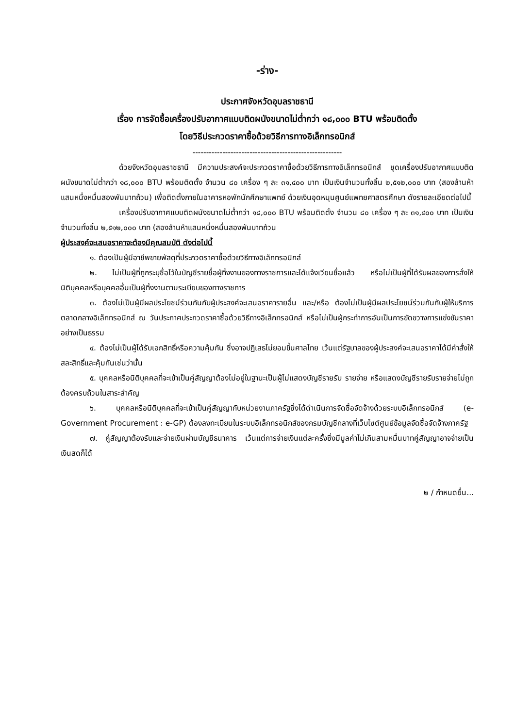-ร่าง-
ประกาศจังหวัดอุบลราชธานี
เรื่อง การจัดซื้อเครื่องปรับอากาศแบบติดผนังขนาดไม่ต่ำกว่า ๑๘,๐๐๐ BTU พร้อมติดตั้ง
โดยวิธีประกวดราคาซื้อด้วยวิธีการทางอิเล็กทรอนิกส์
-------------------------------------------------------
ด้วยจังหวัดอุบลราชธานี มีความประสงค์จะประกวดราคาซื้อด้วยวิธีการทางอิเล็กทรอนิกส์ ชุดเครื่องปรับอากาศแบบติดผนังขนาดไม่ต่ำกว่า ๑๘,๐๐๐ BTU พร้อมติดตั้ง จำนวน ๘๐ เครื่อง ๆ ละ ๓๑,๔๐๐ บาท เป็นเงินจำนวนทั้งสิ้น ๒,๕๑๒,๐๐๐ บาท (สองล้านห้าแสนหนึ่งหมื่นสองพันบาทถ้วน) เพื่อติดตั้งภายในอาคารหอพักนักศึกษาแพทย์ ด้วยเงินอุดหนุนศูนย์แพทยศาสตรศึกษา ดังรายละเอียดต่อไปนี้
เครื่องปรับอากาศแบบติดผนังขนาดไม่ต่ำกว่า ๑๘,๐๐๐ BTU พร้อมติดตั้ง จำนวน ๘๐ เครื่อง ๆ ละ ๓๑,๔๐๐ บาท เป็นเงินจำนวนทั้งสิ้น ๒,๕๑๒,๐๐๐ บาท (สองล้านห้าแสนหนึ่งหมื่นสองพันบาทถ้วน
ผู้ประสงค์จะเสนอราคาจะต้องมีคุณสมบัติ ดังต่อไปนี้
๑. ต้องเป็นผู้มีอาชีพขายพัสดุที่ประกวดราคาซื้อด้วยวิธีทางอิเล็กทรอนิกส์
๒. ไม่เป็นผู้ที่ถูกระบุชื่อไว้ในบัญชีรายชื่อผู้ทิ้งงานของทางราชการและได้แจ้งเวียนชื่อแล้ว หรือไม่เป็นผู้ที่ได้รับผลของการสั่งให้นิติบุคคลหรือบุคคลอื่นเป็นผู้ทิ้งงานตามระเบียบของทางราชการ
๓. ต้องไม่เป็นผู้มีผลประโยชน์ร่วมกันกับผู้ประสงค์จะเสนอราคารายอื่น และ/หรือ ต้องไม่เป็นผู้มีผลประโยชน์ร่วมกันกับผู้ให้บริการตลาดกลางอิเล็กทรอนิกส์ ณ วันประกาศประกวดราคาซื้อด้วยวิธีทางอิเล็กทรอนิกส์ หรือไม่เป็นผู้กระทำการอันเป็นการขัดขวางการแข่งขันราคาอย่างเป็นธรรม
๔. ต้องไม่เป็นผู้ได้รับเอกสิทธิ์หรือความคุ้มกัน ซึ่งอาจปฏิเสธไม่ยอมขึ้นศาลไทย เว้นแต่รัฐบาลของผู้ประสงค์จะเสนอราคาได้มีคำสั่งให้สละสิทธิ์และคุ้มกันเช่นว่านั้น
๕. บุคคลหรือนิติบุคคลที่จะเข้าเป็นคู่สัญญาต้องไม่อยู่ในฐานะเป็นผู้ไม่แสดงบัญชีรายรับ รายจ่าย หรือแสดงบัญชีรายรับรายจ่ายไม่ถูกต้องครบถ้วนในสาระสำคัญ
๖. บุคคลหรือนิติบุคคลที่จะเข้าเป็นคู่สัญญากับหน่วยงานภาครัฐซึ่งได้ดำเนินการจัดซื้อจัดจ้างด้วยระบบอิเล็กทรอนิกส์ (e-Government Procurement : e-GP) ต้องลงทะเบียนในระบบอิเล็กทรอนิกส์ของกรมบัญชีกลางที่เว็บไซต์ศูนย์ข้อมูลจัดซื้อจัดจ้างภาครัฐ
๗. คู่สัญญาต้องรับและจ่ายเงินผ่านบัญชีธนาคาร เว้นแต่การจ่ายเงินแต่ละครั้งซึ่งมีมูลค่าไม่เกินสามหมื่นบาทคู่สัญญาอาจจ่ายเป็นเงินสดก็ได้
๒ / กำหนดยื่น...